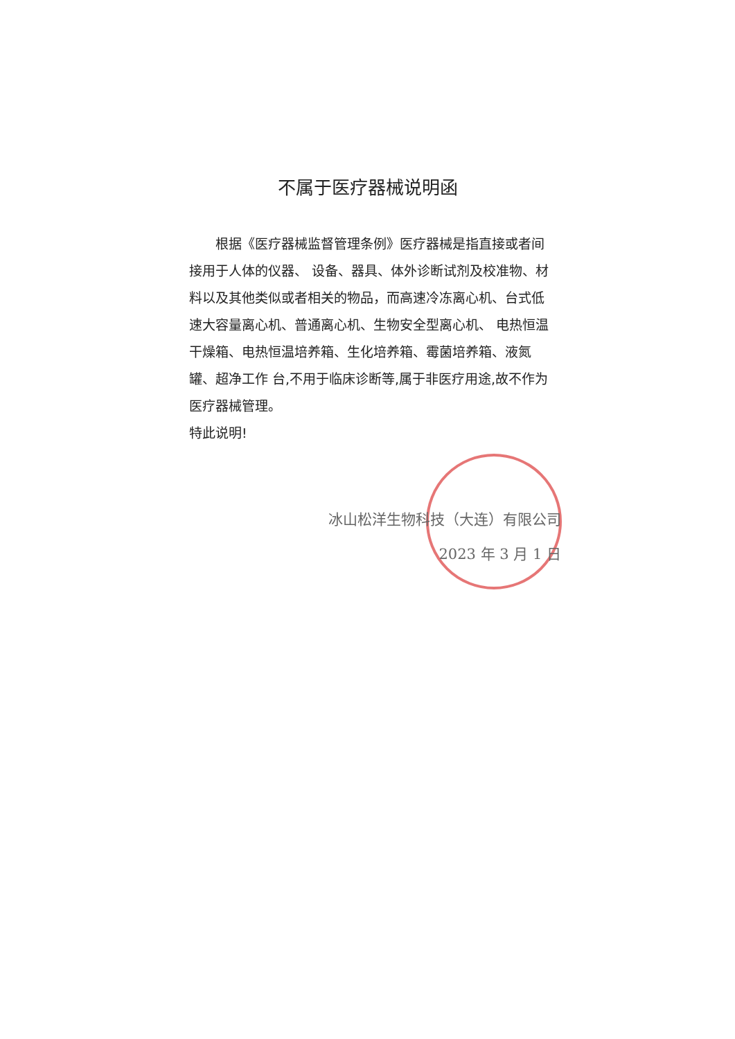不属于医疗器械说明函
  根据《医疗器械监督管理条例》医疗器械是指直接或者间接用于人体的仪器、 设备、器具、体外诊断试剂及校准物、材料以及其他类似或者相关的物品，而高速冷冻离心机、台式低速大容量离心机、普通离心机、生物安全型离心机、 电热恒温干燥箱、电热恒温培养箱、生化培养箱、霉菌培养箱、液氮罐、超净工作 台,不用于临床诊断等,属于非医疗用途,故不作为医疗器械管理。
特此说明!
冰山松洋生物科技（大连）有限公司
2023 年 3 月 1 日